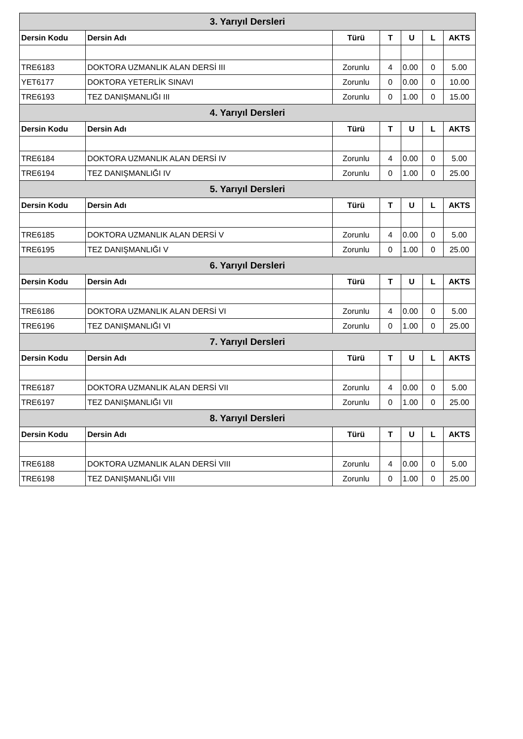| 3. Yarıyıl Dersleri | | | | | | |
| --- | --- | --- | --- | --- | --- | --- |
| Dersin Kodu | Dersin Adı | Türü | T | U | L | AKTS |
| TRE6183 | DOKTORA UZMANLIK ALAN DERSİ III | Zorunlu | 4 | 0.00 | 0 | 5.00 |
| YET6177 | DOKTORA YETERLİK SINAVI | Zorunlu | 0 | 0.00 | 0 | 10.00 |
| TRE6193 | TEZ DANIŞMANLIĞI III | Zorunlu | 0 | 1.00 | 0 | 15.00 |
| 4. Yarıyıl Dersleri | | | | | | |
| Dersin Kodu | Dersin Adı | Türü | T | U | L | AKTS |
| TRE6184 | DOKTORA UZMANLIK ALAN DERSİ IV | Zorunlu | 4 | 0.00 | 0 | 5.00 |
| TRE6194 | TEZ DANIŞMANLIĞI IV | Zorunlu | 0 | 1.00 | 0 | 25.00 |
| 5. Yarıyıl Dersleri | | | | | | |
| Dersin Kodu | Dersin Adı | Türü | T | U | L | AKTS |
| TRE6185 | DOKTORA UZMANLIK ALAN DERSİ V | Zorunlu | 4 | 0.00 | 0 | 5.00 |
| TRE6195 | TEZ DANIŞMANLIĞI V | Zorunlu | 0 | 1.00 | 0 | 25.00 |
| 6. Yarıyıl Dersleri | | | | | | |
| Dersin Kodu | Dersin Adı | Türü | T | U | L | AKTS |
| TRE6186 | DOKTORA UZMANLIK ALAN DERSİ VI | Zorunlu | 4 | 0.00 | 0 | 5.00 |
| TRE6196 | TEZ DANIŞMANLIĞI VI | Zorunlu | 0 | 1.00 | 0 | 25.00 |
| 7. Yarıyıl Dersleri | | | | | | |
| Dersin Kodu | Dersin Adı | Türü | T | U | L | AKTS |
| TRE6187 | DOKTORA UZMANLIK ALAN DERSİ VII | Zorunlu | 4 | 0.00 | 0 | 5.00 |
| TRE6197 | TEZ DANIŞMANLIĞI VII | Zorunlu | 0 | 1.00 | 0 | 25.00 |
| 8. Yarıyıl Dersleri | | | | | | |
| Dersin Kodu | Dersin Adı | Türü | T | U | L | AKTS |
| TRE6188 | DOKTORA UZMANLIK ALAN DERSİ VIII | Zorunlu | 4 | 0.00 | 0 | 5.00 |
| TRE6198 | TEZ DANIŞMANLIĞI VIII | Zorunlu | 0 | 1.00 | 0 | 25.00 |